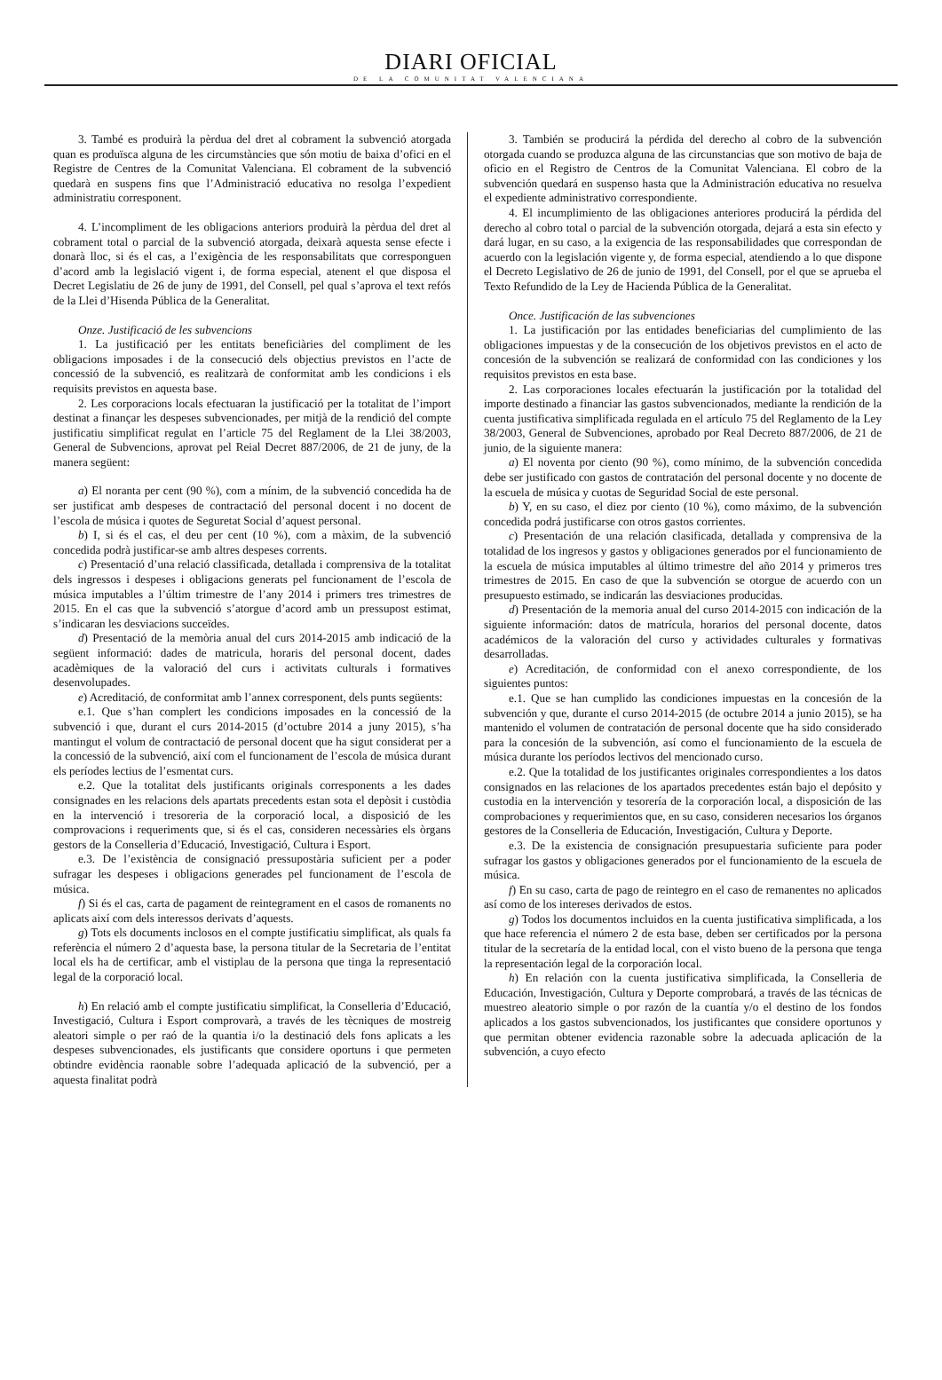DIARI OFICIAL
DE LA COMUNITAT VALENCIANA
3. També es produirà la pèrdua del dret al cobrament la subvenció atorgada quan es produïsca alguna de les circumstàncies que són motiu de baixa d’ofici en el Registre de Centres de la Comunitat Valenciana. El cobrament de la subvenció quedarà en suspens fins que l’Administració educativa no resolga l’expedient administratiu corresponent.
4. L’incompliment de les obligacions anteriors produirà la pèrdua del dret al cobrament total o parcial de la subvenció atorgada, deixarà aquesta sense efecte i donarà lloc, si és el cas, a l’exigència de les responsabilitats que corresponguen d’acord amb la legislació vigent i, de forma especial, atenent el que disposa el Decret Legislatiu de 26 de juny de 1991, del Consell, pel qual s’aprova el text refós de la Llei d’Hisenda Pública de la Generalitat.
Onze. Justificació de les subvencions
1. La justificació per les entitats beneficiàries del compliment de les obligacions imposades i de la consecució dels objectius previstos en l’acte de concessió de la subvenció, es realitzarà de conformitat amb les condicions i els requisits previstos en aquesta base.
2. Les corporacions locals efectuaran la justificació per la totalitat de l’import destinat a finançar les despeses subvencionades, per mitjà de la rendició del compte justificatiu simplificat regulat en l’article 75 del Reglament de la Llei 38/2003, General de Subvencions, aprovat pel Reial Decret 887/2006, de 21 de juny, de la manera següent:
a) El noranta per cent (90 %), com a mínim, de la subvenció concedida ha de ser justificat amb despeses de contractació del personal docent i no docent de l’escola de música i quotes de Seguretat Social d’aquest personal.
b) I, si és el cas, el deu per cent (10 %), com a màxim, de la subvenció concedida podrà justificar-se amb altres despeses corrents.
c) Presentació d’una relació classificada, detallada i comprensiva de la totalitat dels ingressos i despeses i obligacions generats pel funcionament de l’escola de música imputables a l’últim trimestre de l’any 2014 i primers tres trimestres de 2015. En el cas que la subvenció s’atorgue d’acord amb un pressupost estimat, s’indicaran les desviacions succeïdes.
d) Presentació de la memòria anual del curs 2014-2015 amb indicació de la següent informació: dades de matricula, horaris del personal docent, dades acadèmiques de la valoració del curs i activitats culturals i formatives desenvolupades.
e) Acreditació, de conformitat amb l’annex corresponent, dels punts següents:
e.1. Que s’han complert les condicions imposades en la concessió de la subvenció i que, durant el curs 2014-2015 (d’octubre 2014 a juny 2015), s’ha mantingut el volum de contractació de personal docent que ha sigut considerat per a la concessió de la subvenció, així com el funcionament de l’escola de música durant els períodes lectius de l’esmentat curs.
e.2. Que la totalitat dels justificants originals corresponents a les dades consignades en les relacions dels apartats precedents estan sota el depòsit i custòdia en la intervenció i tresoreria de la corporació local, a disposició de les comprovacions i requeriments que, si és el cas, consideren necessàries els òrgans gestors de la Conselleria d’Educació, Investigació, Cultura i Esport.
e.3. De l’existència de consignació pressupostària suficient per a poder sufragar les despeses i obligacions generades pel funcionament de l’escola de música.
f) Si és el cas, carta de pagament de reintegrament en el casos de romanents no aplicats així com dels interessos derivats d’aquests.
g) Tots els documents inclosos en el compte justificatiu simplificat, als quals fa referència el número 2 d’aquesta base, la persona titular de la Secretaria de l’entitat local els ha de certificar, amb el vistiplau de la persona que tinga la representació legal de la corporació local.
h) En relació amb el compte justificatiu simplificat, la Conselleria d’Educació, Investigació, Cultura i Esport comprovarà, a través de les tècniques de mostreig aleatori simple o per raó de la quantia i/o la destinació dels fons aplicats a les despeses subvencionades, els justificants que considere oportuns i que permeten obtindre evidència raonable sobre l’adequada aplicació de la subvenció, per a aquesta finalitat podrà
3. También se producirá la pérdida del derecho al cobro de la subvención otorgada cuando se produzca alguna de las circunstancias que son motivo de baja de oficio en el Registro de Centros de la Comunitat Valenciana. El cobro de la subvención quedará en suspenso hasta que la Administración educativa no resuelva el expediente administrativo correspondiente.
4. El incumplimiento de las obligaciones anteriores producirá la pérdida del derecho al cobro total o parcial de la subvención otorgada, dejará a esta sin efecto y dará lugar, en su caso, a la exigencia de las responsabilidades que correspondan de acuerdo con la legislación vigente y, de forma especial, atendiendo a lo que dispone el Decreto Legislativo de 26 de junio de 1991, del Consell, por el que se aprueba el Texto Refundido de la Ley de Hacienda Pública de la Generalitat.
Once. Justificación de las subvenciones
1. La justificación por las entidades beneficiarias del cumplimiento de las obligaciones impuestas y de la consecución de los objetivos previstos en el acto de concesión de la subvención se realizará de conformidad con las condiciones y los requisitos previstos en esta base.
2. Las corporaciones locales efectuarán la justificación por la totalidad del importe destinado a financiar las gastos subvencionados, mediante la rendición de la cuenta justificativa simplificada regulada en el artículo 75 del Reglamento de la Ley 38/2003, General de Subvenciones, aprobado por Real Decreto 887/2006, de 21 de junio, de la siguiente manera:
a) El noventa por ciento (90 %), como mínimo, de la subvención concedida debe ser justificado con gastos de contratación del personal docente y no docente de la escuela de música y cuotas de Seguridad Social de este personal.
b) Y, en su caso, el diez por ciento (10 %), como máximo, de la subvención concedida podrá justificarse con otros gastos corrientes.
c) Presentación de una relación clasificada, detallada y comprensiva de la totalidad de los ingresos y gastos y obligaciones generados por el funcionamiento de la escuela de música imputables al último trimestre del año 2014 y primeros tres trimestres de 2015. En caso de que la subvención se otorgue de acuerdo con un presupuesto estimado, se indicarán las desviaciones producidas.
d) Presentación de la memoria anual del curso 2014-2015 con indicación de la siguiente información: datos de matrícula, horarios del personal docente, datos académicos de la valoración del curso y actividades culturales y formativas desarrolladas.
e) Acreditación, de conformidad con el anexo correspondiente, de los siguientes puntos:
e.1. Que se han cumplido las condiciones impuestas en la concesión de la subvención y que, durante el curso 2014-2015 (de octubre 2014 a junio 2015), se ha mantenido el volumen de contratación de personal docente que ha sido considerado para la concesión de la subvención, así como el funcionamiento de la escuela de música durante los períodos lectivos del mencionado curso.
e.2. Que la totalidad de los justificantes originales correspondientes a los datos consignados en las relaciones de los apartados precedentes están bajo el depósito y custodia en la intervención y tesorería de la corporación local, a disposición de las comprobaciones y requerimientos que, en su caso, consideren necesarios los órganos gestores de la Conselleria de Educación, Investigación, Cultura y Deporte.
e.3. De la existencia de consignación presupuestaria suficiente para poder sufragar los gastos y obligaciones generados por el funcionamiento de la escuela de música.
f) En su caso, carta de pago de reintegro en el caso de remanentes no aplicados así como de los intereses derivados de estos.
g) Todos los documentos incluidos en la cuenta justificativa simplificada, a los que hace referencia el número 2 de esta base, deben ser certificados por la persona titular de la secretaría de la entidad local, con el visto bueno de la persona que tenga la representación legal de la corporación local.
h) En relación con la cuenta justificativa simplificada, la Conselleria de Educación, Investigación, Cultura y Deporte comprobará, a través de las técnicas de muestreo aleatorio simple o por razón de la cuantía y/o el destino de los fondos aplicados a los gastos subvencionados, los justificantes que considere oportunos y que permitan obtener evidencia razonable sobre la adecuada aplicación de la subvención, a cuyo efecto